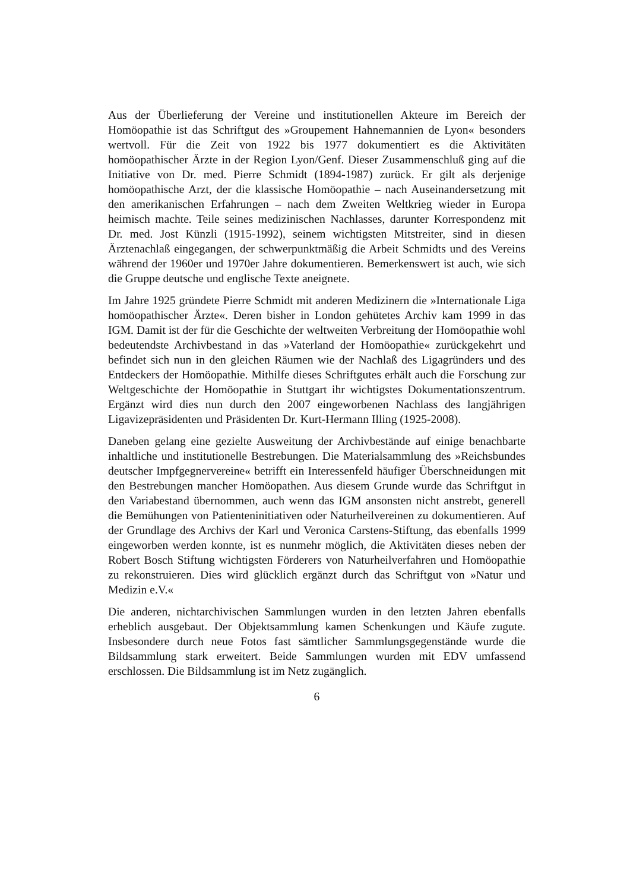Aus der Überlieferung der Vereine und institutionellen Akteure im Bereich der Homöopathie ist das Schriftgut des »Groupement Hahnemannien de Lyon« besonders wertvoll. Für die Zeit von 1922 bis 1977 dokumentiert es die Aktivitäten homöopathischer Ärzte in der Region Lyon/Genf. Dieser Zusammenschluß ging auf die Initiative von Dr. med. Pierre Schmidt (1894-1987) zurück. Er gilt als derjenige homöopathische Arzt, der die klassische Homöopathie – nach Auseinandersetzung mit den amerikanischen Erfahrungen – nach dem Zweiten Weltkrieg wieder in Europa heimisch machte. Teile seines medizinischen Nachlasses, darunter Korrespondenz mit Dr. med. Jost Künzli (1915-1992), seinem wichtigsten Mitstreiter, sind in diesen Ärztenachlaß eingegangen, der schwerpunktmäßig die Arbeit Schmidts und des Vereins während der 1960er und 1970er Jahre dokumentieren. Bemerkenswert ist auch, wie sich die Gruppe deutsche und englische Texte aneignete.
Im Jahre 1925 gründete Pierre Schmidt mit anderen Medizinern die »Internationale Liga homöopathischer Ärzte«. Deren bisher in London gehütetes Archiv kam 1999 in das IGM. Damit ist der für die Geschichte der weltweiten Verbreitung der Homöopathie wohl bedeutendste Archivbestand in das »Vaterland der Homöopathie« zurückgekehrt und befindet sich nun in den gleichen Räumen wie der Nachlaß des Ligagründers und des Entdeckers der Homöopathie. Mithilfe dieses Schriftgutes erhält auch die Forschung zur Weltgeschichte der Homöopathie in Stuttgart ihr wichtigstes Dokumentationszentrum. Ergänzt wird dies nun durch den 2007 eingeworbenen Nachlass des langjährigen Ligavizepräsidenten und Präsidenten Dr. Kurt-Hermann Illing (1925-2008).
Daneben gelang eine gezielte Ausweitung der Archivbestände auf einige benachbarte inhaltliche und institutionelle Bestrebungen. Die Materialsammlung des »Reichsbundes deutscher Impfgegnervereine« betrifft ein Interessenfeld häufiger Überschneidungen mit den Bestrebungen mancher Homöopathen. Aus diesem Grunde wurde das Schriftgut in den Variabestand übernommen, auch wenn das IGM ansonsten nicht anstrebt, generell die Bemühungen von Patienteninitiativen oder Naturheilvereinen zu dokumentieren. Auf der Grundlage des Archivs der Karl und Veronica Carstens-Stiftung, das ebenfalls 1999 eingeworben werden konnte, ist es nunmehr möglich, die Aktivitäten dieses neben der Robert Bosch Stiftung wichtigsten Förderers von Naturheilverfahren und Homöopathie zu rekonstruieren. Dies wird glücklich ergänzt durch das Schriftgut von »Natur und Medizin e.V.«
Die anderen, nichtarchivischen Sammlungen wurden in den letzten Jahren ebenfalls erheblich ausgebaut. Der Objektsammlung kamen Schenkungen und Käufe zugute. Insbesondere durch neue Fotos fast sämtlicher Sammlungsgegenstände wurde die Bildsammlung stark erweitert. Beide Sammlungen wurden mit EDV umfassend erschlossen. Die Bildsammlung ist im Netz zugänglich.
6